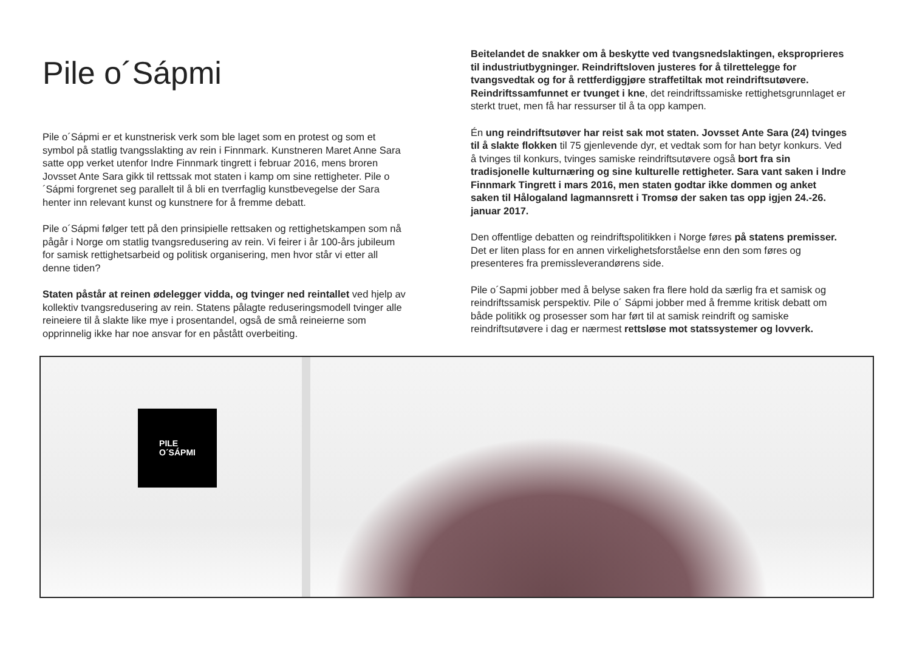Pile o´Sápmi
Pile o´Sápmi er et kunstnerisk verk som ble laget som en protest og som et symbol på statlig tvangsslakting av rein i Finnmark. Kunstneren Maret Anne Sara satte opp verket utenfor Indre Finnmark tingrett i februar 2016, mens broren Jovsset Ante Sara gikk til rettssak mot staten i kamp om sine rettigheter. Pile o´Sápmi forgrenet seg parallelt til å bli en tverrfaglig kunstbevegelse der Sara henter inn relevant kunst og kunstnere for å fremme debatt.
Pile o´Sápmi følger tett på den prinsipielle rettsaken og rettighetskampen som nå pågår i Norge om statlig tvangsredusering av rein. Vi feirer i år 100-års jubileum for samisk rettighetsarbeid og politisk organisering, men hvor står vi etter all denne tiden?
Staten påstår at reinen ødelegger vidda, og tvinger ned reintallet ved hjelp av kollektiv tvangsredusering av rein. Statens pålagte reduseringsmodell tvinger alle reineiere til å slakte like mye i prosentandel, også de små reineierne som opprinnelig ikke har noe ansvar for en påstått overbeiting.
Beitelandet de snakker om å beskytte ved tvangsnedslaktingen, eksproprieres til industriutbygninger. Reindriftsloven justeres for å tilrettelegge for tvangsvedtak og for å rettferdiggjøre straffetiltak mot reindriftsutøvere. Reindriftssamfunnet er tvunget i kne, det reindriftssamiske rettighetsgrunnlaget er sterkt truet, men få har ressurser til å ta opp kampen.
Én ung reindriftsutøver har reist sak mot staten. Jovsset Ante Sara (24) tvinges til å slakte flokken til 75 gjenlevende dyr, et vedtak som for han betyr konkurs. Ved å tvinges til konkurs, tvinges samiske reindriftsutøvere også bort fra sin tradisjonelle kulturnæring og sine kulturelle rettigheter. Sara vant saken i Indre Finnmark Tingrett i mars 2016, men staten godtar ikke dommen og anket saken til Hålogaland lagmannsrett i Tromsø der saken tas opp igjen 24.-26. januar 2017.
Den offentlige debatten og reindriftspolitikken i Norge føres på statens premisser. Det er liten plass for en annen virkelighetsforståelse enn den som føres og presenteres fra premissleverandørens side.
Pile o´Sapmi jobber med å belyse saken fra flere hold da særlig fra et samisk og reindriftssamisk perspektiv. Pile o´ Sápmi jobber med å fremme kritisk debatt om både politikk og prosesser som har ført til at samisk reindrift og samiske reindriftsutøvere i dag er nærmest rettsløse mot statssystemer og lovverk.
PILE
O´SÁPMI